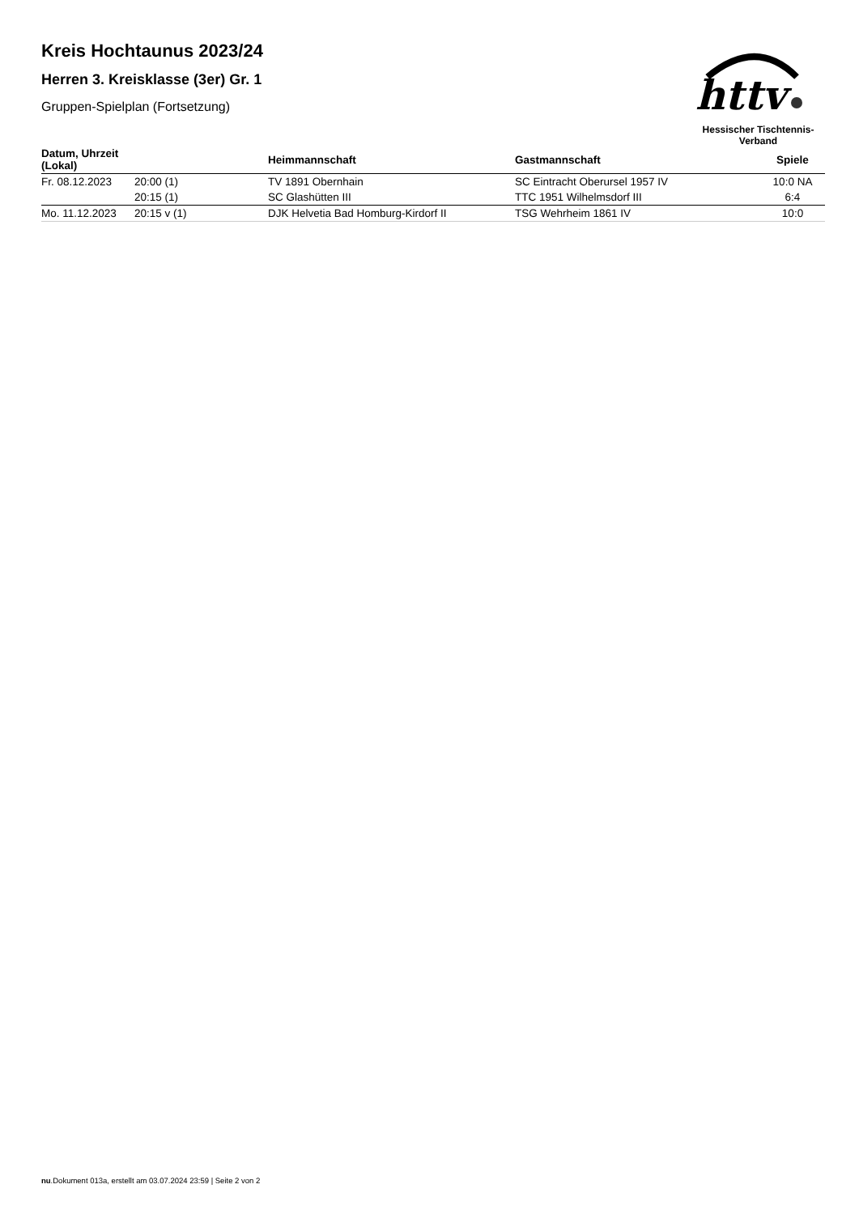Kreis Hochtaunus 2023/24
Herren 3. Kreisklasse (3er) Gr. 1
Gruppen-Spielplan (Fortsetzung)
httv
Hessischer Tischtennis-Verband
| Datum, Uhrzeit (Lokal) | | Heimmannschaft | Gastmannschaft | Spiele |
| --- | --- | --- | --- | --- |
| Fr. 08.12.2023 | 20:00 (1) | TV 1891 Obernhain | SC Eintracht Oberursel 1957 IV | 10:0 NA |
| | 20:15 (1) | SC Glashütten III | TTC 1951 Wilhelmsdorf III | 6:4 |
| Mo. 11.12.2023 | 20:15 v (1) | DJK Helvetia Bad Homburg-Kirdorf II | TSG Wehrheim 1861 IV | 10:0 |
nu.Dokument 013a, erstellt am 03.07.2024 23:59 | Seite 2 von 2